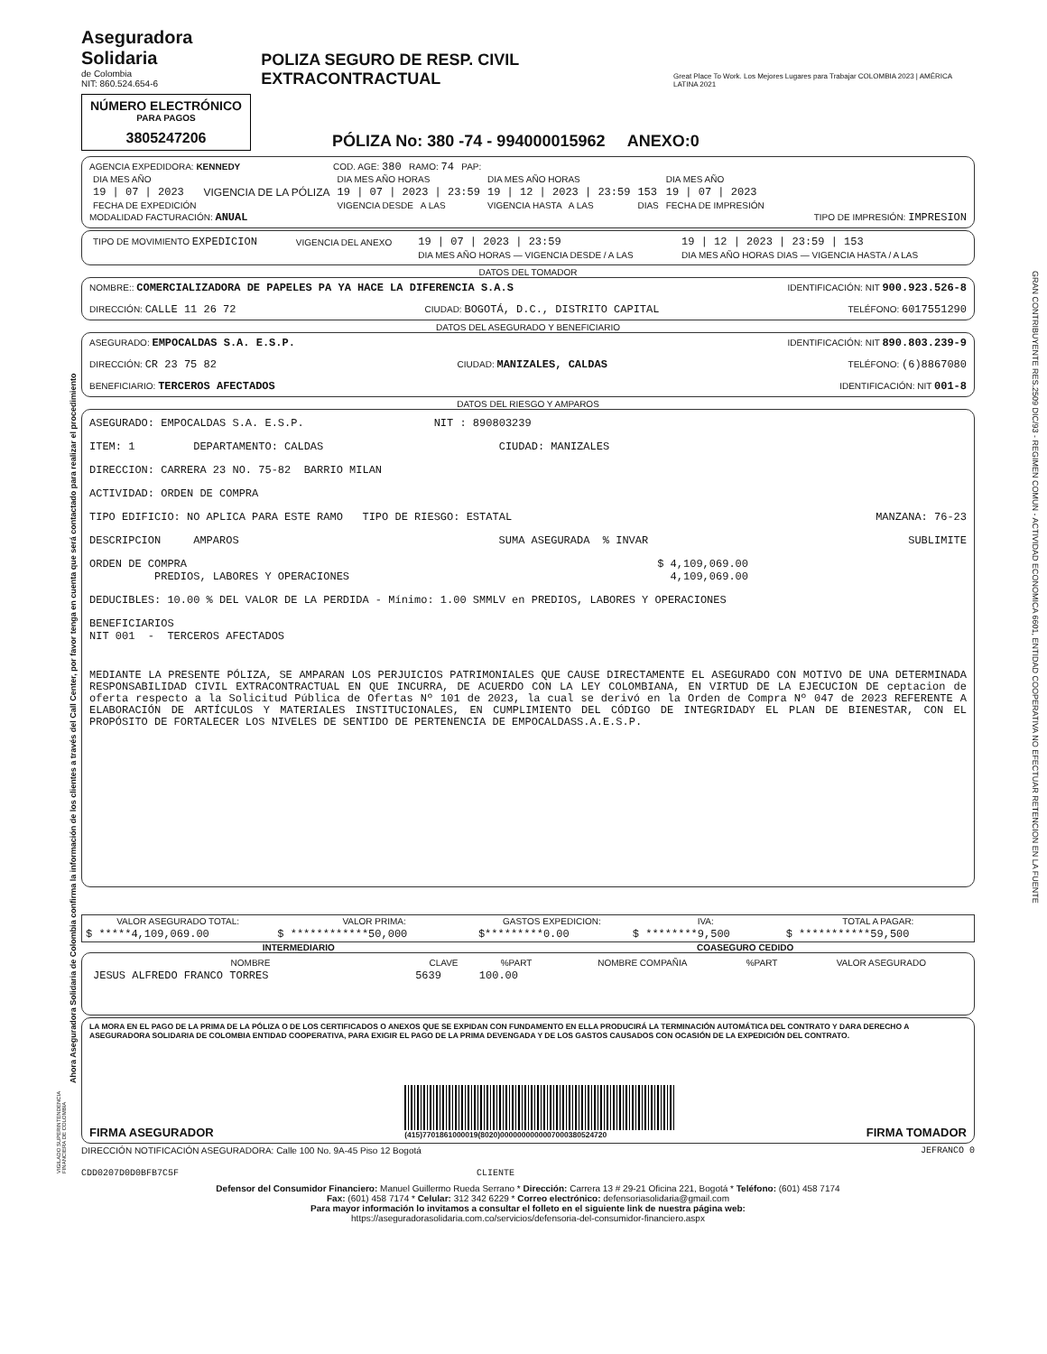Ahora Aseguradora Solidaria de Colombia confirma la información de los clientes a través del Call Center, por favor tenga en cuenta que será contactado para realizar el procedimiento
GRAN CONTRIBUYENTE RES.2509 DIC/93 - REGIMEN COMUN - ACTIVIDAD ECONOMICA 6601, ENTIDAD COOPERATIVA NO EFECTUAR RETENCION EN LA FUENTE
Aseguradora Solidaria
de Colombia
NIT: 860.524.654-6
POLIZA SEGURO DE RESP. CIVIL EXTRACONTRACTUAL
Great Place To Work. Los Mejores Lugares para Trabajar COLOMBIA 2023 | AMÉRICA LATINA 2021
NÚMERO ELECTRÓNICO
PARA PAGOS
3805247206
PÓLIZA No: 380 -74 - 994000015962 ANEXO:0
AGENCIA EXPEDIDORA: KENNEDY COD. AGE: 380 RAMO: 74 PAP:
| DIA MES AÑO | | DIA MES AÑO HORAS | DIA MES AÑO HORAS | | DIA MES AÑO |
| 19 / 07 / 2023 | VIGENCIA DE LA PÓLIZA | 19 / 07 / 2023 / 23:59 | 19 / 12 / 2023 / 23:59 | 153 | 19 / 07 / 2023 |
| FECHA DE EXPEDICIÓN | | VIGENCIA DESDE A LAS | VIGENCIA HASTA A LAS | DIAS | FECHA DE IMPRESIÓN |
MODALIDAD FACTURACIÓN: ANUAL TIPO DE IMPRESIÓN: IMPRESION
| TIPO DE MOVIMIENTO EXPEDICION | VIGENCIA DEL ANEXO | 19 / 07 / 2023 / 23:59 | 19 / 12 / 2023 / 23:59 / 153 |
| | | DIA MES AÑO HORAS — VIGENCIA DESDE / A LAS | DIA MES AÑO HORAS DIAS — VIGENCIA HASTA / A LAS |
DATOS DEL TOMADOR
NOMBRE:: COMERCIALIZADORA DE PAPELES PA YA HACE LA DIFERENCIA S.A.S IDENTIFICACIÓN: NIT 900.923.526-8
DIRECCIÓN: CALLE 11 26 72 CIUDAD: BOGOTÁ, D.C., DISTRITO CAPITAL TELÉFONO: 6017551290
DATOS DEL ASEGURADO Y BENEFICIARIO
ASEGURADO: EMPOCALDAS S.A. E.S.P. IDENTIFICACIÓN: NIT 890.803.239-9
DIRECCIÓN: CR 23 75 82 CIUDAD: MANIZALES, CALDAS TELÉFONO: (6)8867080
BENEFICIARIO: TERCEROS AFECTADOS IDENTIFICACIÓN: NIT 001-8
DATOS DEL RIESGO Y AMPAROS
ASEGURADO: EMPOCALDAS S.A. E.S.P. NIT : 890803239
ITEM: 1 DEPARTAMENTO: CALDAS CIUDAD: MANIZALES
DIRECCION: CARRERA 23 NO. 75-82 BARRIO MILAN
ACTIVIDAD: ORDEN DE COMPRA
TIPO EDIFICIO: NO APLICA PARA ESTE RAMO TIPO DE RIESGO: ESTATAL MANZANA: 76-23
DESCRIPCION AMPAROS SUMA ASEGURADA % INVAR SUBLIMITE
ORDEN DE COMPRA
PREDIOS, LABORES Y OPERACIONES $ 4,109,069.00
4,109,069.00
DEDUCIBLES: 10.00 % DEL VALOR DE LA PERDIDA - Mínimo: 1.00 SMMLV en PREDIOS, LABORES Y OPERACIONES
BENEFICIARIOS
NIT 001 - TERCEROS AFECTADOS
MEDIANTE LA PRESENTE PÓLIZA, SE AMPARAN LOS PERJUICIOS PATRIMONIALES QUE CAUSE DIRECTAMENTE EL ASEGURADO CON MOTIVO DE UNA DETERMINADA RESPONSABILIDAD CIVIL EXTRACONTRACTUAL EN QUE INCURRA, DE ACUERDO CON LA LEY COLOMBIANA, EN VIRTUD DE LA EJECUCION DE ceptacion de oferta respecto a la Solicitud Pública de Ofertas Nº 101 de 2023, la cual se derivó en la Orden de Compra Nº 047 de 2023 REFERENTE A ELABORACIÓN DE ARTÍCULOS Y MATERIALES INSTITUCIONALES, EN CUMPLIMIENTO DEL CÓDIGO DE INTEGRIDADY EL PLAN DE BIENESTAR, CON EL PROPÓSITO DE FORTALECER LOS NIVELES DE SENTIDO DE PERTENENCIA DE EMPOCALDASS.A.E.S.P.
| VALOR ASEGURADO TOTAL: | VALOR PRIMA: | GASTOS EXPEDICION: | IVA: | TOTAL A PAGAR: |
| --- | --- | --- | --- | --- |
| $ *****4,109,069.00 | $ ************50,000 | $*********0.00 | $ ********9,500 | $ ***********59,500 |
INTERMEDIARIO COASEGURO CEDIDO
| NOMBRE | CLAVE | %PART | NOMBRE COMPAÑIA | %PART | VALOR ASEGURADO |
| --- | --- | --- | --- | --- | --- |
| JESUS ALFREDO FRANCO TORRES | 5639 | 100.00 | | | |
LA MORA EN EL PAGO DE LA PRIMA DE LA PÓLIZA O DE LOS CERTIFICADOS O ANEXOS QUE SE EXPIDAN CON FUNDAMENTO EN ELLA PRODUCIRÁ LA TERMINACIÓN AUTOMÁTICA DEL CONTRATO Y DARA DERECHO A ASEGURADORA SOLIDARIA DE COLOMBIA ENTIDAD COOPERATIVA, PARA EXIGIR EL PAGO DE LA PRIMA DEVENGADA Y DE LOS GASTOS CAUSADOS CON OCASIÓN DE LA EXPEDICIÓN DEL CONTRATO.
FIRMA ASEGURADOR (415)7701861000019(8020)0000000000007000380524720 FIRMA TOMADOR
DIRECCIÓN NOTIFICACIÓN ASEGURADORA: Calle 100 No. 9A-45 Piso 12 Bogotá JEFRANCO 0
CDD0207D0D0BFB7C5F CLIENTE
Defensor del Consumidor Financiero: Manuel Guillermo Rueda Serrano * Dirección: Carrera 13 # 29-21 Oficina 221, Bogotá * Teléfono: (601) 458 7174
Fax: (601) 458 7174 * Celular: 312 342 6229 * Correo electrónico: defensoriasolidaria@gmail.com
Para mayor información lo invitamos a consultar el folleto en el siguiente link de nuestra página web:
https://aseguradorasolidaria.com.co/servicios/defensoria-del-consumidor-financiero.aspx
VIGILADO SUPERINTENDENCIA FINANCIERA DE COLOMBIA